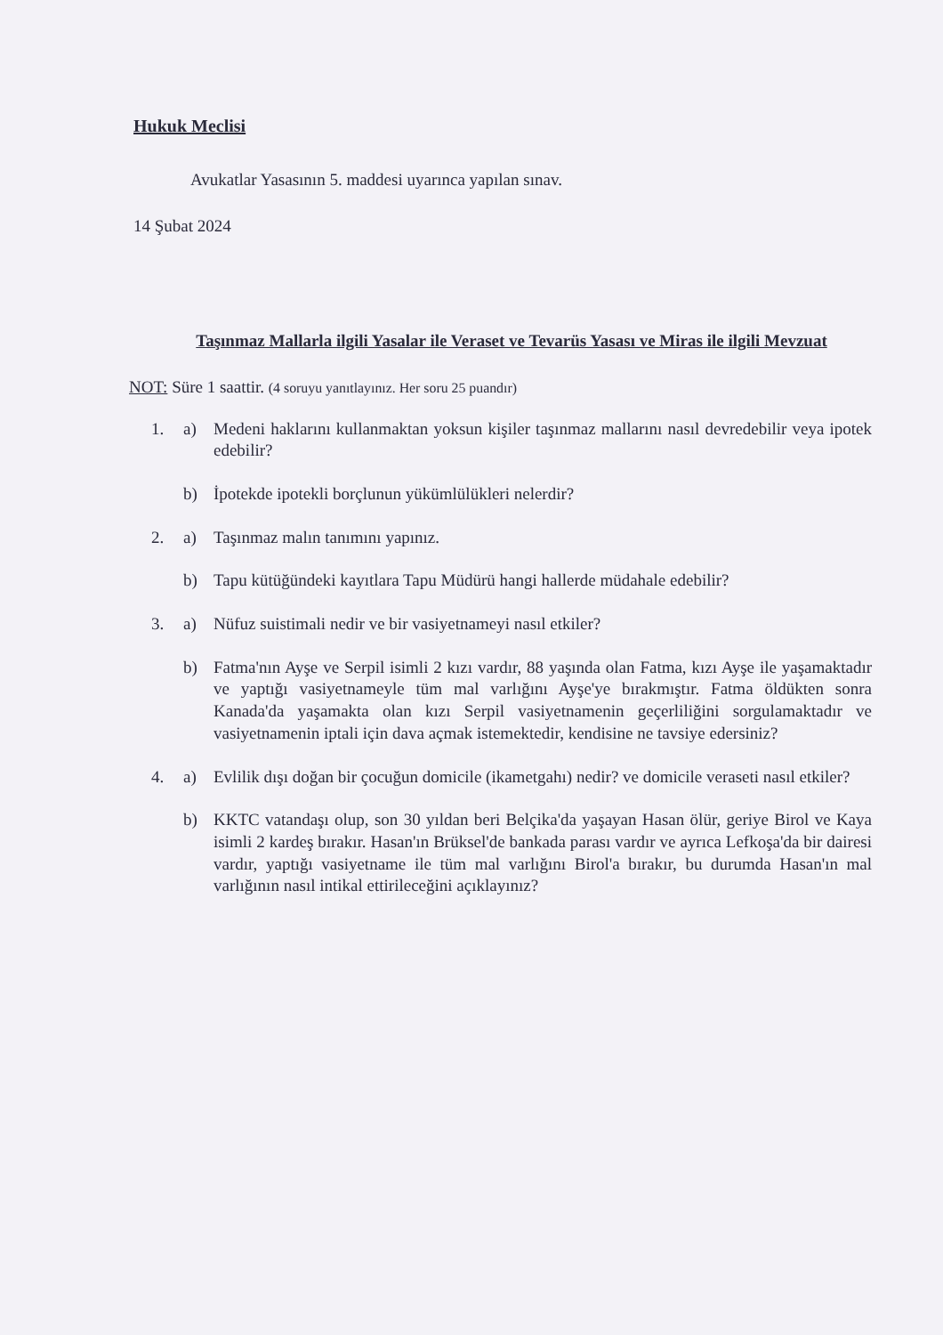Hukuk Meclisi
Avukatlar Yasasının 5. maddesi uyarınca yapılan sınav.
14 Şubat 2024
Taşınmaz Mallarla ilgili Yasalar ile Veraset ve Tevarüs Yasası ve Miras ile ilgili Mevzuat
NOT: Süre 1 saattir. (4 soruyu yanıtlayınız. Her soru 25 puandır)
1. a) Medeni haklarını kullanmaktan yoksun kişiler taşınmaz mallarını nasıl devredebilir veya ipotek edebilir?
b) İpotekde ipotekli borçlunun yükümlülükleri nelerdir?
2. a) Taşınmaz malın tanımını yapınız.
b) Tapu kütüğündeki kayıtlara Tapu Müdürü hangi hallerde müdahale edebilir?
3. a) Nüfuz suistimali nedir ve bir vasiyetnameyi nasıl etkiler?
b) Fatma'nın Ayşe ve Serpil isimli 2 kızı vardır, 88 yaşında olan Fatma, kızı Ayşe ile yaşamaktadır ve yaptığı vasiyetnameyle tüm mal varlığını Ayşe'ye bırakmıştır. Fatma öldükten sonra Kanada'da yaşamakta olan kızı Serpil vasiyetnamenin geçerliliğini sorgulamaktadır ve vasiyetnamenin iptali için dava açmak istemektedir, kendisine ne tavsiye edersiniz?
4. a) Evlilik dışı doğan bir çocuğun domicile (ikametgahı) nedir? ve domicile veraseti nasıl etkiler?
b) KKTC vatandaşı olup, son 30 yıldan beri Belçika'da yaşayan Hasan ölür, geriye Birol ve Kaya isimli 2 kardeş bırakır. Hasan'ın Brüksel'de bankada parası vardır ve ayrıca Lefkoşa'da bir dairesi vardır, yaptığı vasiyetname ile tüm mal varlığını Birol'a bırakır, bu durumda Hasan'ın mal varlığının nasıl intikal ettirileceğini açıklayınız?